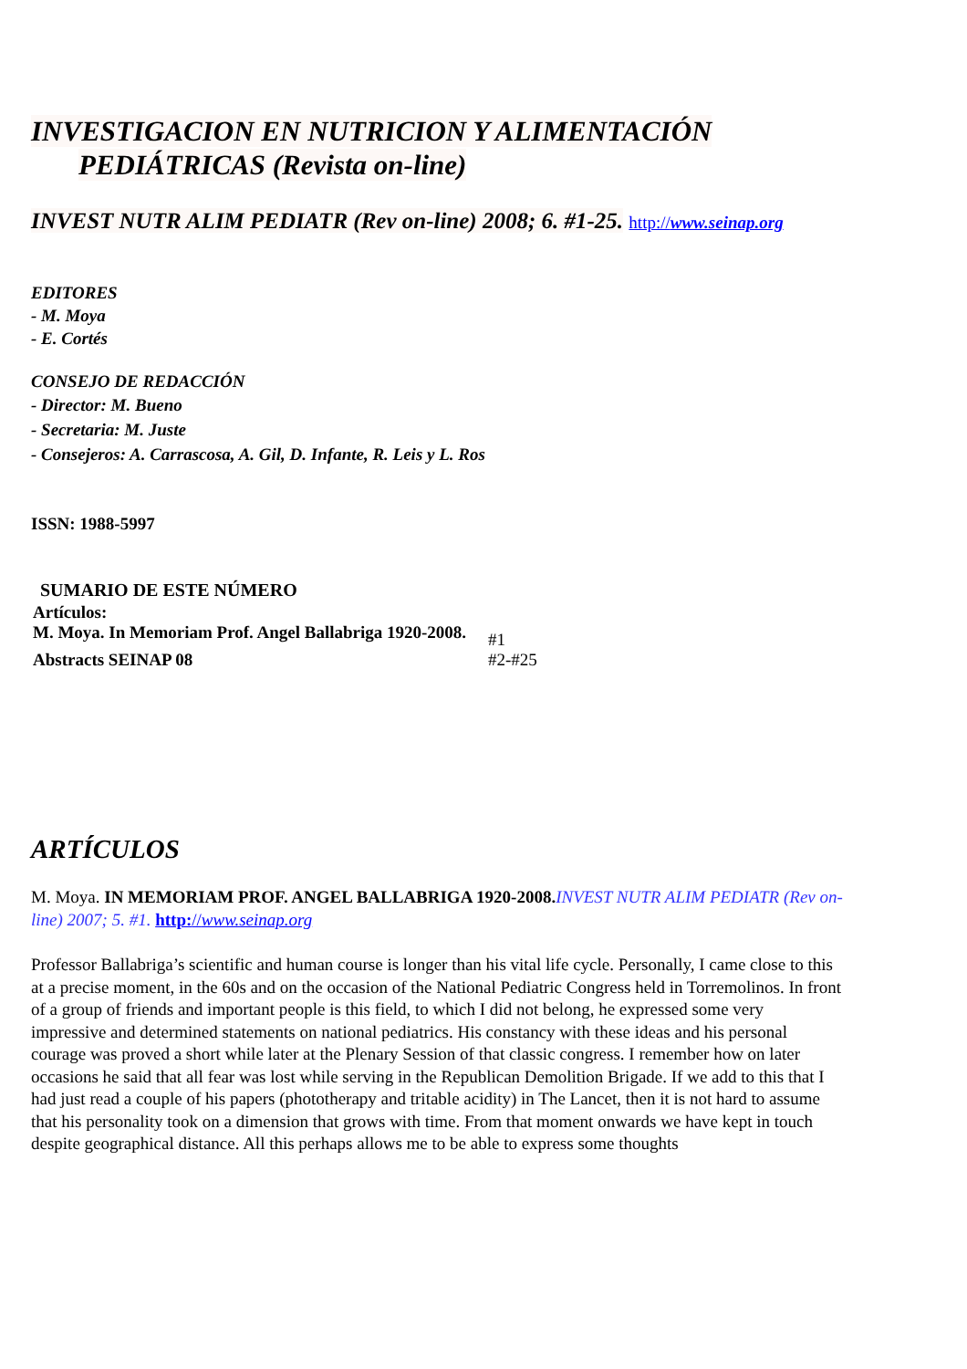INVESTIGACION EN NUTRICION Y ALIMENTACIÓN PEDIÁTRICAS (Revista on-line)
INVEST NUTR ALIM PEDIATR (Rev on-line) 2008; 6. #1-25. http://www.seinap.org
EDITORES
- M. Moya
- E. Cortés
CONSEJO DE REDACCIÓN
- Director: M. Bueno
- Secretaria: M. Juste
- Consejeros: A. Carrascosa, A. Gil, D. Infante, R. Leis y L. Ros
ISSN: 1988-5997
SUMARIO DE ESTE NÚMERO
| Artículos: | |
| M. Moya. In Memoriam Prof. Angel Ballabriga 1920-2008. | #1 |
| Abstracts SEINAP 08 | #2-#25 |
ARTÍCULOS
M. Moya. IN MEMORIAM PROF. ANGEL BALLABRIGA 1920-2008. INVEST NUTR ALIM PEDIATR (Rev on-line) 2007; 5. #1. http://www.seinap.org
Professor Ballabriga’s scientific and human course is longer than his vital life cycle. Personally, I came close to this at a precise moment, in the 60s and on the occasion of the National Pediatric Congress held in Torremolinos. In front of a group of friends and important people is this field, to which I did not belong, he expressed some very impressive and determined statements on national pediatrics. His constancy with these ideas and his personal courage was proved a short while later at the Plenary Session of that classic congress. I remember how on later occasions he said that all fear was lost while serving in the Republican Demolition Brigade. If we add to this that I had just read a couple of his papers (phototherapy and tritable acidity) in The Lancet, then it is not hard to assume that his personality took on a dimension that grows with time. From that moment onwards we have kept in touch despite geographical distance. All this perhaps allows me to be able to express some thoughts